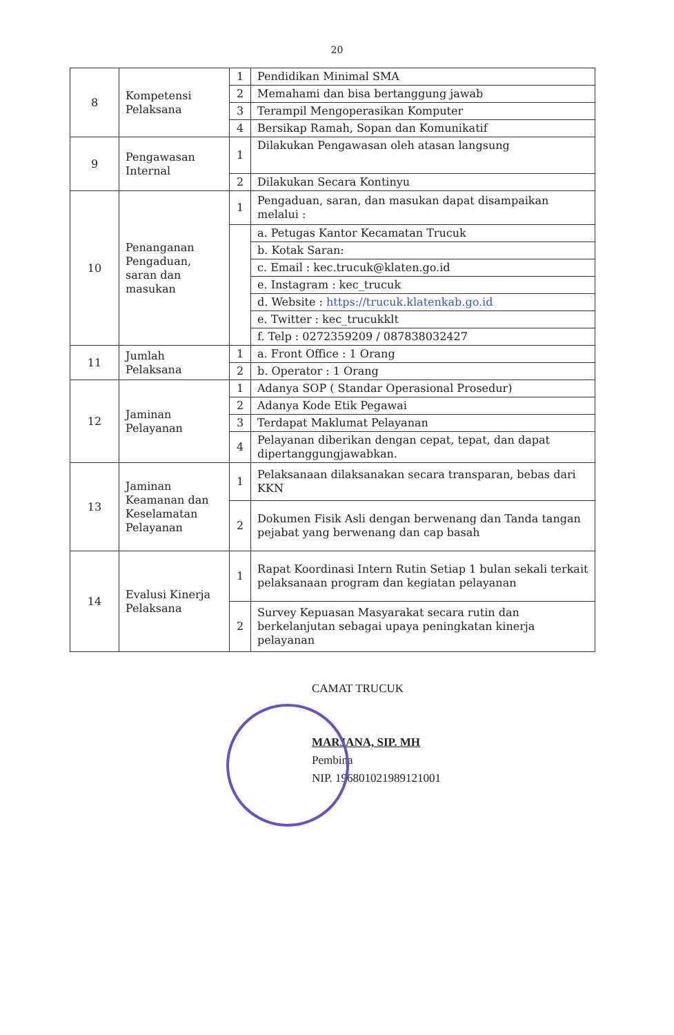20
| 8 | Kompetensi Pelaksana | 1 | Pendidikan Minimal SMA |
| | | 2 | Memahami dan bisa bertanggung jawab |
| | | 3 | Terampil Mengoperasikan Komputer |
| | | 4 | Bersikap Ramah, Sopan dan Komunikatif |
| 9 | Pengawasan Internal | 1 | Dilakukan Pengawasan oleh atasan langsung |
| | | 2 | Dilakukan Secara Kontinyu |
| 10 | Penanganan Pengaduan, saran dan masukan | 1 | Pengaduan, saran, dan masukan dapat disampaikan melalui : |
| | | | a. Petugas Kantor Kecamatan Trucuk |
| | | | b. Kotak Saran: |
| | | | c. Email : kec.trucuk@klaten.go.id |
| | | | e. Instagram : kec_trucuk |
| | | | d. Website : https://trucuk.klatenkab.go.id |
| | | | e. Twitter : kec_trucukklt |
| | | | f. Telp : 0272359209 / 087838032427 |
| 11 | Jumlah Pelaksana | 1 | a. Front Office : 1 Orang |
| | | 2 | b. Operator : 1 Orang |
| 12 | Jaminan Pelayanan | 1 | Adanya SOP ( Standar Operasional Prosedur) |
| | | 2 | Adanya Kode Etik Pegawai |
| | | 3 | Terdapat Maklumat Pelayanan |
| | | 4 | Pelayanan diberikan dengan cepat, tepat, dan dapat dipertanggungjawabkan. |
| 13 | Jaminan Keamanan dan Keselamatan Pelayanan | 1 | Pelaksanaan dilaksanakan secara transparan, bebas dari KKN |
| | | 2 | Dokumen Fisik Asli dengan berwenang dan Tanda tangan pejabat yang berwenang dan cap basah |
| 14 | Evalusi Kinerja Pelaksana | 1 | Rapat Koordinasi Intern Rutin Setiap 1 bulan sekali terkait pelaksanaan program dan kegiatan pelayanan |
| | | 2 | Survey Kepuasan Masyarakat secara rutin dan berkelanjutan sebagai upaya peningkatan kinerja pelayanan |
CAMAT TRUCUK
MARJANA, SIP. MH
Pembina
NIP. 196801021989121001